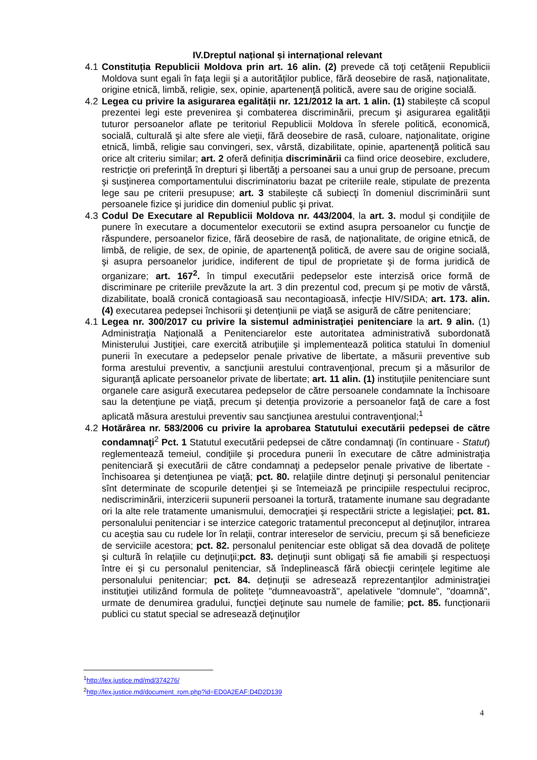IV.Dreptul național și internațional relevant
4.1
Constituția Republicii Moldova prin art. 16 alin. (2) prevede că toţi cetăţenii Republicii Moldova sunt egali în faţa legii şi a autorităţilor publice, fără deosebire de rasă, naţionalitate, origine etnică, limbă, religie, sex, opinie, apartenenţă politică, avere sau de origine socială.
4.2
Legea cu privire la asigurarea egalității nr. 121/2012 la art. 1 alin. (1) stabilește că scopul prezentei legi este prevenirea şi combaterea discriminării, precum şi asigurarea egalităţii tuturor persoanelor aflate pe teritoriul Republicii Moldova în sferele politică, economică, socială, culturală şi alte sfere ale vieţii, fără deosebire de rasă, culoare, naţionalitate, origine etnică, limbă, religie sau convingeri, sex, vârstă, dizabilitate, opinie, apartenenţă politică sau orice alt criteriu similar; art. 2 oferă definiția discriminării ca fiind orice deosebire, excludere, restricţie ori preferinţă în drepturi şi libertăţi a persoanei sau a unui grup de persoane, precum şi susţinerea comportamentului discriminatoriu bazat pe criteriile reale, stipulate de prezenta lege sau pe criterii presupuse; art. 3 stabilește că subiecţi în domeniul discriminării sunt persoanele fizice şi juridice din domeniul public şi privat.
4.3
Codul De Executare al Republicii Moldova nr. 443/2004, la art. 3. modul şi condiţiile de punere în executare a documentelor executorii se extind asupra persoanelor cu funcţie de răspundere, persoanelor fizice, fără deosebire de rasă, de naţionalitate, de origine etnică, de limbă, de religie, de sex, de opinie, de apartenenţă politică, de avere sau de origine socială, şi asupra persoanelor juridice, indiferent de tipul de proprietate şi de forma juridică de organizare; art. 167<sup>2</sup>. în timpul executării pedepselor este interzisă orice formă de discriminare pe criteriile prevăzute la art. 3 din prezentul cod, precum şi pe motiv de vârstă, dizabilitate, boală cronică contagioasă sau necontagioasă, infecţie HIV/SIDA; art. 173. alin. (4) executarea pedepsei închisorii şi detenţiunii pe viaţă se asigură de către penitenciare;
4.1
Legea nr. 300/2017 cu privire la sistemul administraţiei penitenciare la art. 9 alin. (1) Administraţia Naţională a Penitenciarelor este autoritatea administrativă subordonată Ministerului Justiţiei, care exercită atribuţiile şi implementează politica statului în domeniul punerii în executare a pedepselor penale privative de libertate, a măsurii preventive sub forma arestului preventiv, a sancţiunii arestului contravenţional, precum şi a măsurilor de siguranţă aplicate persoanelor private de libertate; art. 11 alin. (1) instituţiile penitenciare sunt organele care asigură executarea pedepselor de către persoanele condamnate la închisoare sau la detenţiune pe viaţă, precum şi detenţia provizorie a persoanelor faţă de care a fost aplicată măsura arestului preventiv sau sancţiunea arestului contravenţional;<sup>1</sup>
4.2
Hotărârea nr. 583/2006 cu privire la aprobarea Statutului executării pedepsei de către condamnaţi<sup>2</sup> Pct. 1 Statutul executării pedepsei de către condamnaţi (în continuare - Statut) reglementează temeiul, condiţiile şi procedura punerii în executare de către administraţia penitenciară şi executării de către condamnaţi a pedepselor penale privative de libertate - închisoarea şi detenţiunea pe viaţă; pct. 80. relaţiile dintre deţinuţi şi personalul penitenciar sînt determinate de scopurile detenţiei şi se întemeiază pe principiile respectului reciproc, nediscriminării, interzicerii supunerii persoanei la tortură, tratamente inumane sau degradante ori la alte rele tratamente umanismului, democraţiei şi respectării stricte a legislaţiei; pct. 81. personalului penitenciar i se interzice categoric tratamentul preconceput al deţinuţilor, intrarea cu aceştia sau cu rudele lor în relaţii, contrar intereselor de serviciu, precum şi să beneficieze de serviciile acestora; pct. 82. personalul penitenciar este obligat să dea dovadă de politeţe şi cultură în relaţiile cu deţinuţii;pct. 83. deţinuţii sunt obligaţi să fie amabili şi respectuoşi între ei şi cu personalul penitenciar, să îndeplinească fără obiecţii cerinţele legitime ale personalului penitenciar; pct. 84. deţinuţii se adresează reprezentanţilor administraţiei instituţiei utilizând formula de politeţe "dumneavoastră", apelativele "domnule", "doamnă", urmate de denumirea gradului, funcţiei deţinute sau numele de familie; pct. 85. funcționarii publici cu statut special se adresează deţinuţilor
<sup>1</sup> http://lex.justice.md/md/374276/
<sup>2</sup> http://lex.justice.md/document_rom.php?id=ED0A2EAF:D4D2D139
4